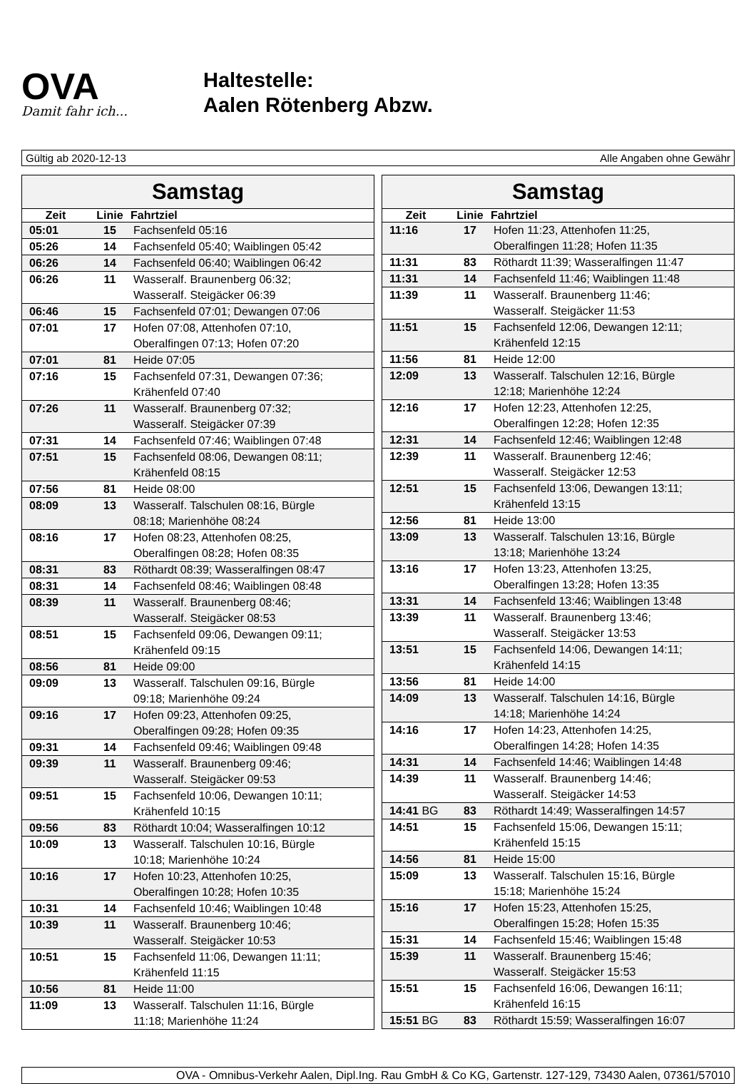OVA
Damit fahr ich...
Haltestelle:
Aalen Rötenberg Abzw.
Gültig ab 2020-12-13 Alle Angaben ohne Gewähr
Samstag
| Zeit | Linie | Fahrtziel |
| --- | --- | --- |
| 05:01 | 15 | Fachsenfeld 05:16 |
| 05:26 | 14 | Fachsenfeld 05:40; Waiblingen 05:42 |
| 06:26 | 14 | Fachsenfeld 06:40; Waiblingen 06:42 |
| 06:26 | 11 | Wasseralf. Braunenberg 06:32; Wasseralf. Steigäcker 06:39 |
| 06:46 | 15 | Fachsenfeld 07:01; Dewangen 07:06 |
| 07:01 | 17 | Hofen 07:08, Attenhofen 07:10, Oberalfingen 07:13; Hofen 07:20 |
| 07:01 | 81 | Heide 07:05 |
| 07:16 | 15 | Fachsenfeld 07:31, Dewangen 07:36; Krähenfeld 07:40 |
| 07:26 | 11 | Wasseralf. Braunenberg 07:32; Wasseralf. Steigäcker 07:39 |
| 07:31 | 14 | Fachsenfeld 07:46; Waiblingen 07:48 |
| 07:51 | 15 | Fachsenfeld 08:06, Dewangen 08:11; Krähenfeld 08:15 |
| 07:56 | 81 | Heide 08:00 |
| 08:09 | 13 | Wasseralf. Talschulen 08:16, Bürgle 08:18; Marienhöhe 08:24 |
| 08:16 | 17 | Hofen 08:23, Attenhofen 08:25, Oberalfingen 08:28; Hofen 08:35 |
| 08:31 | 83 | Röthardt 08:39; Wasseralfingen 08:47 |
| 08:31 | 14 | Fachsenfeld 08:46; Waiblingen 08:48 |
| 08:39 | 11 | Wasseralf. Braunenberg 08:46; Wasseralf. Steigäcker 08:53 |
| 08:51 | 15 | Fachsenfeld 09:06, Dewangen 09:11; Krähenfeld 09:15 |
| 08:56 | 81 | Heide 09:00 |
| 09:09 | 13 | Wasseralf. Talschulen 09:16, Bürgle 09:18; Marienhöhe 09:24 |
| 09:16 | 17 | Hofen 09:23, Attenhofen 09:25, Oberalfingen 09:28; Hofen 09:35 |
| 09:31 | 14 | Fachsenfeld 09:46; Waiblingen 09:48 |
| 09:39 | 11 | Wasseralf. Braunenberg 09:46; Wasseralf. Steigäcker 09:53 |
| 09:51 | 15 | Fachsenfeld 10:06, Dewangen 10:11; Krähenfeld 10:15 |
| 09:56 | 83 | Röthardt 10:04; Wasseralfingen 10:12 |
| 10:09 | 13 | Wasseralf. Talschulen 10:16, Bürgle 10:18; Marienhöhe 10:24 |
| 10:16 | 17 | Hofen 10:23, Attenhofen 10:25, Oberalfingen 10:28; Hofen 10:35 |
| 10:31 | 14 | Fachsenfeld 10:46; Waiblingen 10:48 |
| 10:39 | 11 | Wasseralf. Braunenberg 10:46; Wasseralf. Steigäcker 10:53 |
| 10:51 | 15 | Fachsenfeld 11:06, Dewangen 11:11; Krähenfeld 11:15 |
| 10:56 | 81 | Heide 11:00 |
| 11:09 | 13 | Wasseralf. Talschulen 11:16, Bürgle 11:18; Marienhöhe 11:24 |
Samstag
| Zeit | Linie | Fahrtziel |
| --- | --- | --- |
| 11:16 | 17 | Hofen 11:23, Attenhofen 11:25, Oberalfingen 11:28; Hofen 11:35 |
| 11:31 | 83 | Röthardt 11:39; Wasseralfingen 11:47 |
| 11:31 | 14 | Fachsenfeld 11:46; Waiblingen 11:48 |
| 11:39 | 11 | Wasseralf. Braunenberg 11:46; Wasseralf. Steigäcker 11:53 |
| 11:51 | 15 | Fachsenfeld 12:06, Dewangen 12:11; Krähenfeld 12:15 |
| 11:56 | 81 | Heide 12:00 |
| 12:09 | 13 | Wasseralf. Talschulen 12:16, Bürgle 12:18; Marienhöhe 12:24 |
| 12:16 | 17 | Hofen 12:23, Attenhofen 12:25, Oberalfingen 12:28; Hofen 12:35 |
| 12:31 | 14 | Fachsenfeld 12:46; Waiblingen 12:48 |
| 12:39 | 11 | Wasseralf. Braunenberg 12:46; Wasseralf. Steigäcker 12:53 |
| 12:51 | 15 | Fachsenfeld 13:06, Dewangen 13:11; Krähenfeld 13:15 |
| 12:56 | 81 | Heide 13:00 |
| 13:09 | 13 | Wasseralf. Talschulen 13:16, Bürgle 13:18; Marienhöhe 13:24 |
| 13:16 | 17 | Hofen 13:23, Attenhofen 13:25, Oberalfingen 13:28; Hofen 13:35 |
| 13:31 | 14 | Fachsenfeld 13:46; Waiblingen 13:48 |
| 13:39 | 11 | Wasseralf. Braunenberg 13:46; Wasseralf. Steigäcker 13:53 |
| 13:51 | 15 | Fachsenfeld 14:06, Dewangen 14:11; Krähenfeld 14:15 |
| 13:56 | 81 | Heide 14:00 |
| 14:09 | 13 | Wasseralf. Talschulen 14:16, Bürgle 14:18; Marienhöhe 14:24 |
| 14:16 | 17 | Hofen 14:23, Attenhofen 14:25, Oberalfingen 14:28; Hofen 14:35 |
| 14:31 | 14 | Fachsenfeld 14:46; Waiblingen 14:48 |
| 14:39 | 11 | Wasseralf. Braunenberg 14:46; Wasseralf. Steigäcker 14:53 |
| 14:41 BG | 83 | Röthardt 14:49; Wasseralfingen 14:57 |
| 14:51 | 15 | Fachsenfeld 15:06, Dewangen 15:11; Krähenfeld 15:15 |
| 14:56 | 81 | Heide 15:00 |
| 15:09 | 13 | Wasseralf. Talschulen 15:16, Bürgle 15:18; Marienhöhe 15:24 |
| 15:16 | 17 | Hofen 15:23, Attenhofen 15:25, Oberalfingen 15:28; Hofen 15:35 |
| 15:31 | 14 | Fachsenfeld 15:46; Waiblingen 15:48 |
| 15:39 | 11 | Wasseralf. Braunenberg 15:46; Wasseralf. Steigäcker 15:53 |
| 15:51 | 15 | Fachsenfeld 16:06, Dewangen 16:11; Krähenfeld 16:15 |
| 15:51 BG | 83 | Röthardt 15:59; Wasseralfingen 16:07 |
OVA - Omnibus-Verkehr Aalen, Dipl.Ing. Rau GmbH & Co KG, Gartenstr. 127-129, 73430 Aalen, 07361/57010